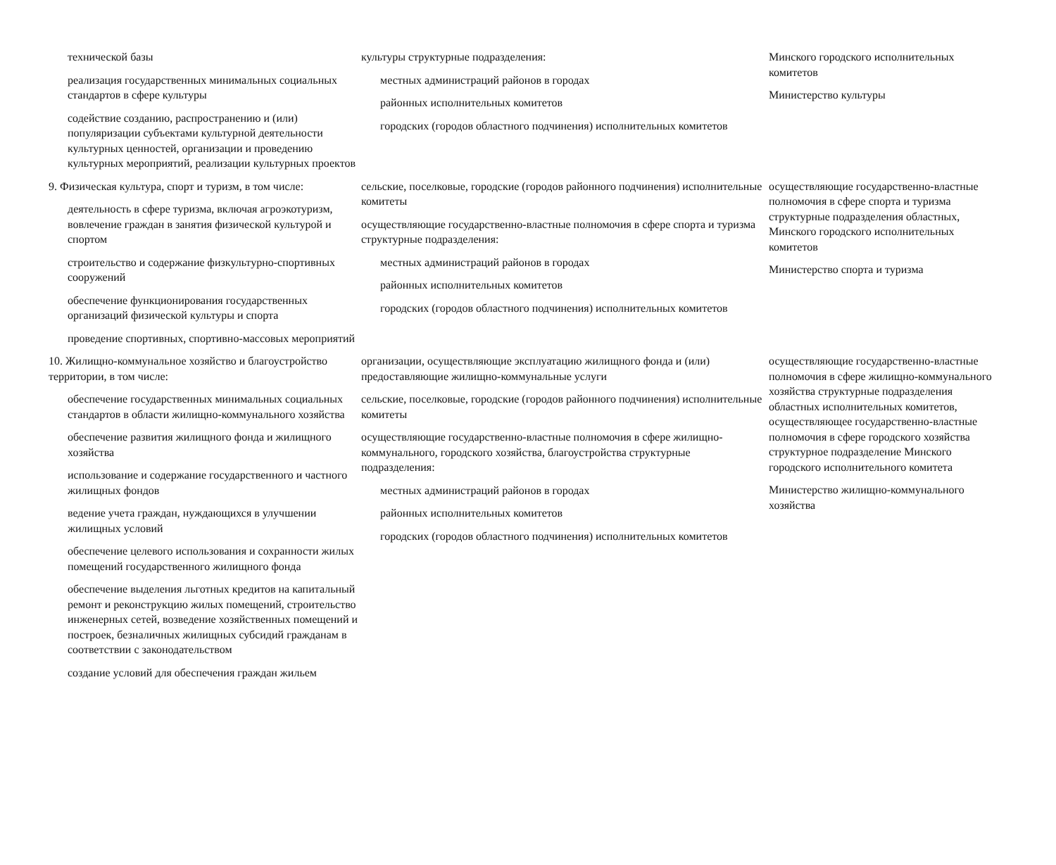| технической базы реализация государственных минимальных социальных стандартов в сфере культуры содействие созданию, распространению и (или) популяризации субъектами культурной деятельности культурных ценностей, организации и проведению культурных мероприятий, реализации культурных проектов | культуры структурные подразделения: местных администраций районов в городах районных исполнительных комитетов городских (городов областного подчинения) исполнительных комитетов | Минского городского исполнительных комитетов Министерство культуры |
| 9. Физическая культура, спорт и туризм, в том числе: деятельность в сфере туризма, включая агроэкотуризм, вовлечение граждан в занятия физической культурой и спортом строительство и содержание физкультурно-спортивных сооружений обеспечение функционирования государственных организаций физической культуры и спорта проведение спортивных, спортивно-массовых мероприятий | сельские, поселковые, городские (городов районного подчинения) исполнительные комитеты осуществляющие государственно-властные полномочия в сфере спорта и туризма структурные подразделения: местных администраций районов в городах районных исполнительных комитетов городских (городов областного подчинения) исполнительных комитетов | осуществляющие государственно-властные полномочия в сфере спорта и туризма структурные подразделения областных, Минского городского исполнительных комитетов Министерство спорта и туризма |
| 10. Жилищно-коммунальное хозяйство и благоустройство территории, в том числе: обеспечение государственных минимальных социальных стандартов в области жилищно-коммунального хозяйства обеспечение развития жилищного фонда и жилищного хозяйства использование и содержание государственного и частного жилищных фондов ведение учета граждан, нуждающихся в улучшении жилищных условий обеспечение целевого использования и сохранности жилых помещений государственного жилищного фонда обеспечение выделения льготных кредитов на капитальный ремонт и реконструкцию жилых помещений, строительство инженерных сетей, возведение хозяйственных помещений и построек, безналичных жилищных субсидий гражданам в соответствии с законодательством создание условий для обеспечения граждан жильем | организации, осуществляющие эксплуатацию жилищного фонда и (или) предоставляющие жилищно-коммунальные услуги сельские, поселковые, городские (городов районного подчинения) исполнительные комитеты осуществляющие государственно-властные полномочия в сфере жилищно-коммунального, городского хозяйства, благоустройства структурные подразделения: местных администраций районов в городах районных исполнительных комитетов городских (городов областного подчинения) исполнительных комитетов | осуществляющие государственно-властные полномочия в сфере жилищно-коммунального хозяйства структурные подразделения областных исполнительных комитетов, осуществляющее государственно-властные полномочия в сфере городского хозяйства структурное подразделение Минского городского исполнительного комитета Министерство жилищно-коммунального хозяйства |